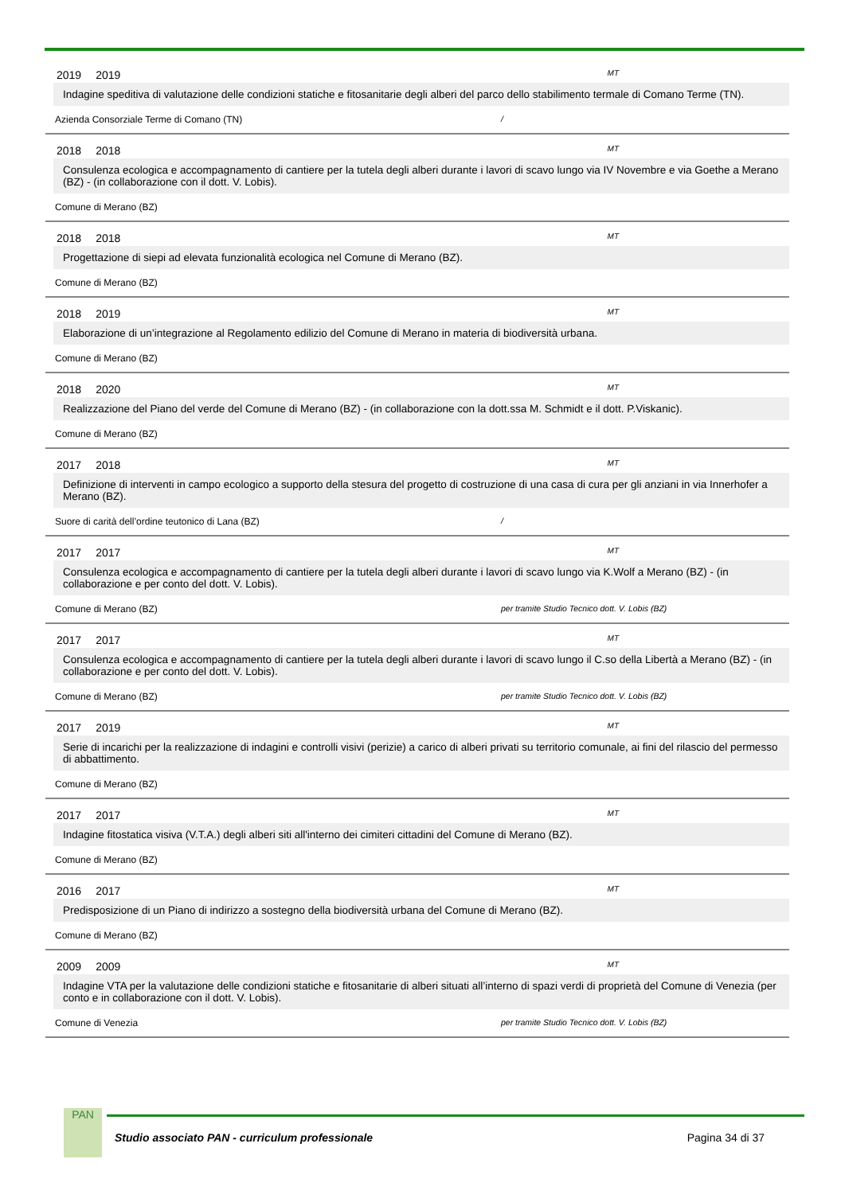2019 2019 MT
Indagine speditiva di valutazione delle condizioni statiche e fitosanitarie degli alberi del parco dello stabilimento termale di Comano Terme (TN).
Azienda Consorziale Terme di Comano (TN) /
2018 2018 MT
Consulenza ecologica e accompagnamento di cantiere per la tutela degli alberi durante i lavori di scavo lungo via IV Novembre e via Goethe a Merano (BZ) - (in collaborazione con il dott. V. Lobis).
Comune di Merano (BZ)
2018 2018 MT
Progettazione di siepi ad elevata funzionalità ecologica nel Comune di Merano (BZ).
Comune di Merano (BZ)
2018 2019 MT
Elaborazione di un’integrazione al Regolamento edilizio del Comune di Merano in materia di biodiversità urbana.
Comune di Merano (BZ)
2018 2020 MT
Realizzazione del Piano del verde del Comune di Merano (BZ) - (in collaborazione con la dott.ssa M. Schmidt e il dott. P.Viskanic).
Comune di Merano (BZ)
2017 2018 MT
Definizione di interventi in campo ecologico a supporto della stesura del progetto di costruzione di una casa di cura per gli anziani in via Innerhofer a Merano (BZ).
Suore di carità dell’ordine teutonico di Lana (BZ) /
2017 2017 MT
Consulenza ecologica e accompagnamento di cantiere per la tutela degli alberi durante i lavori di scavo lungo via K.Wolf a Merano (BZ) - (in collaborazione e per conto del dott. V. Lobis).
Comune di Merano (BZ) per tramite Studio Tecnico dott. V. Lobis (BZ)
2017 2017 MT
Consulenza ecologica e accompagnamento di cantiere per la tutela degli alberi durante i lavori di scavo lungo il C.so della Libertà a Merano (BZ) - (in collaborazione e per conto del dott. V. Lobis).
Comune di Merano (BZ) per tramite Studio Tecnico dott. V. Lobis (BZ)
2017 2019 MT
Serie di incarichi per la realizzazione di indagini e controlli visivi (perizie) a carico di alberi privati su territorio comunale, ai fini del rilascio del permesso di abbattimento.
Comune di Merano (BZ)
2017 2017 MT
Indagine fitostatica visiva (V.T.A.) degli alberi siti all'interno dei cimiteri cittadini del Comune di Merano (BZ).
Comune di Merano (BZ)
2016 2017 MT
Predisposizione di un Piano di indirizzo a sostegno della biodiversità urbana del Comune di Merano (BZ).
Comune di Merano (BZ)
2009 2009 MT
Indagine VTA per la valutazione delle condizioni statiche e fitosanitarie di alberi situati all’interno di spazi verdi di proprietà del Comune di Venezia (per conto e in collaborazione con il dott. V. Lobis).
Comune di Venezia per tramite Studio Tecnico dott. V. Lobis (BZ)
PAN
Studio associato PAN - curriculum professionale Pagina 34 di 37